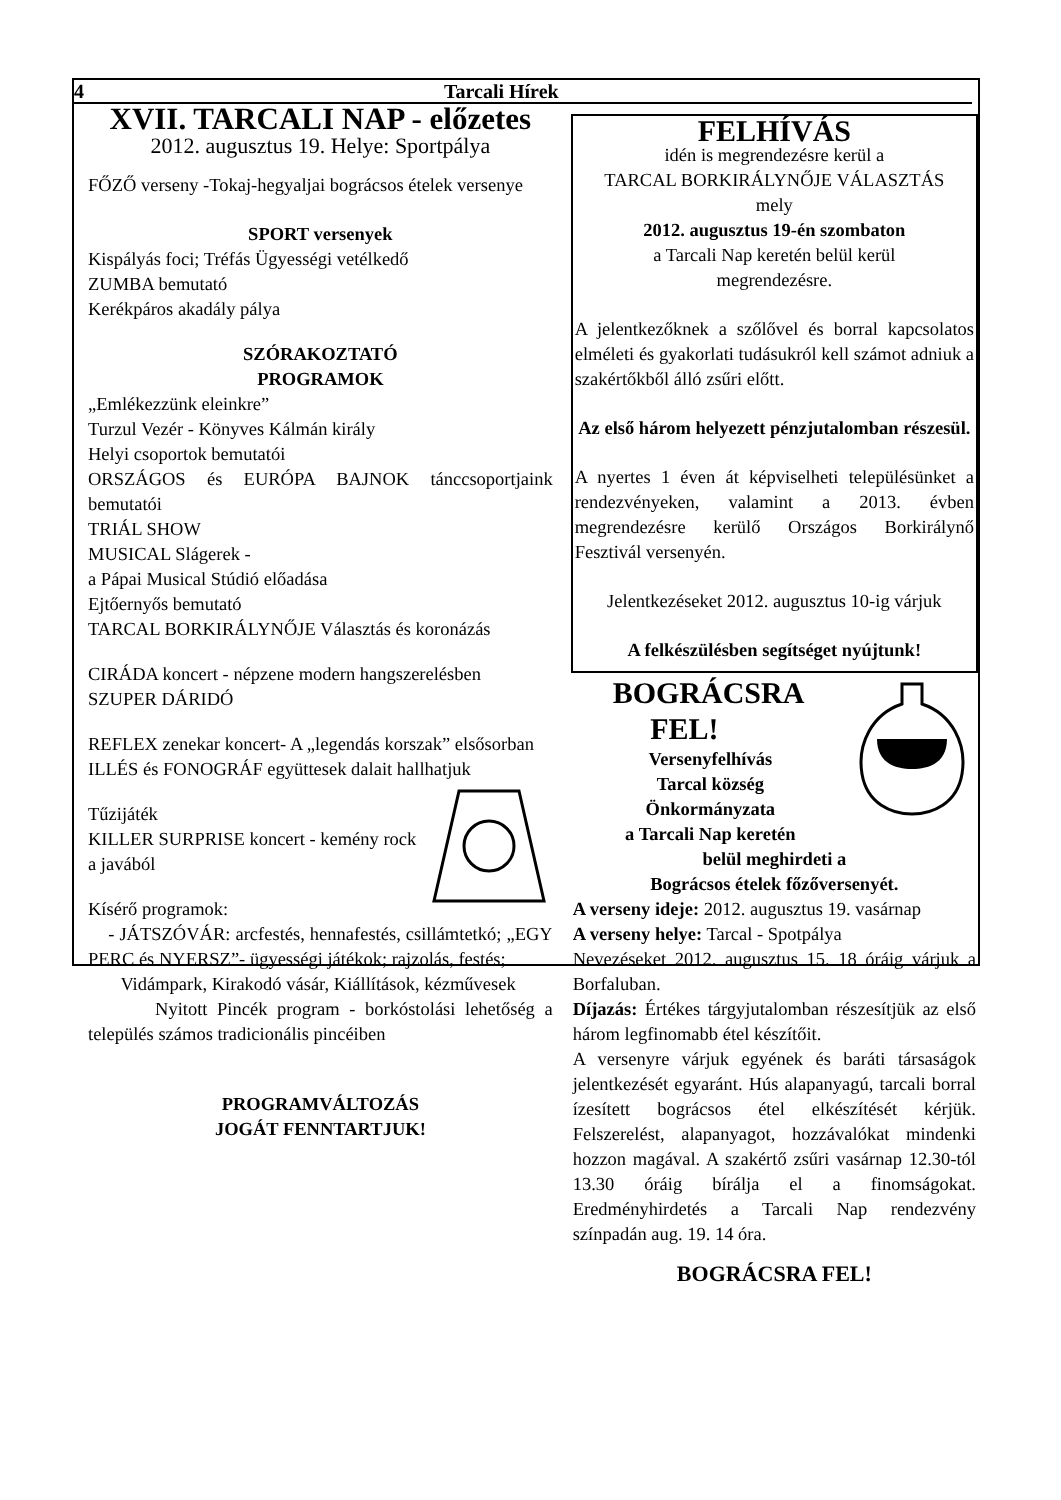4 Tarcali Hírek
XVII. TARCALI NAP - előzetes
2012. augusztus 19. Helye: Sportpálya
FŐZŐ verseny -Tokaj-hegyaljai bográcsos ételek versenye
SPORT versenyek
Kispályás foci; Tréfás Ügyességi vetélkedő
ZUMBA bemutató
Kerékpáros akadály pálya
SZÓRAKOZTATÓ
PROGRAMOK
„Emlékezzünk eleinkre”
Turzul Vezér - Könyves Kálmán király
Helyi csoportok bemutatói
ORSZÁGOS és EURÓPA BAJNOK tánccsoportjaink bemutatói
TRIÁL SHOW
MUSICAL Slágerek -
a Pápai Musical Stúdió előadása
Ejtőernyős bemutató
TARCAL BORKIRÁLYNŐJE Választás és koronázás
CIRÁDA koncert - népzene modern hangszerelésben
SZUPER DÁRIDÓ
REFLEX zenekar koncert- A „legendás korszak” elsősorban ILLÉS és FONOGRÁF együttesek dalait hallhatjuk
Tűzijáték
KILLER SURPRISE koncert - kemény rock a javából
Kísérő programok:
- JÁTSZÓVÁR: arcfestés, hennafestés, csillámtetkó; „EGY PERC és NYERSZ”- ügyességi játékok; rajzolás, festés;
Vidámpark, Kirakodó vásár, Kiállítások, kézművesek
Nyitott Pincék program - borkóstolási lehetőség a település számos tradicionális pincéiben
PROGRAMVÁLTOZÁS
JOGÁT FENNTARTJUK!
FELHÍVÁS
idén is megrendezésre kerül a
TARCAL BORKIRÁLYNŐJE VÁLASZTÁS
mely
2012. augusztus 19-én szombaton
a Tarcali Nap keretén belül kerül
megrendezésre.
A jelentkezőknek a szőlővel és borral kapcsolatos elméleti és gyakorlati tudásukról kell számot adniuk a szakértőkből álló zsűri előtt.
Az első három helyezett pénzjutalomban részesül.
A nyertes 1 éven át képviselheti településünket a rendezvényeken, valamint a 2013. évben megrendezésre kerülő Országos Borkirálynő Fesztivál versenyén.
Jelentkezéseket 2012. augusztus 10-ig várjuk
A felkészülésben segítséget nyújtunk!
BOGRÁCSRA
FEL!
Versenyfelhívás
Tarcal község
Önkormányzata
a Tarcali Nap keretén
belül meghirdeti a
Bográcsos ételek főzőversenyét.
A verseny ideje: 2012. augusztus 19. vasárnap
A verseny helye: Tarcal - Spotpálya
Nevezéseket 2012. augusztus 15. 18 óráig várjuk a Borfaluban.
Díjazás: Értékes tárgyjutalomban részesítjük az első három legfinomabb étel készítőit.
A versenyre várjuk egyének és baráti társaságok jelentkezését egyaránt. Hús alapanyagú, tarcali borral ízesített bográcsos étel elkészítését kérjük. Felszerelést, alapanyagot, hozzávalókat mindenki hozzon magával. A szakértő zsűri vasárnap 12.30-tól 13.30 óráig bírálja el a finomságokat. Eredményhirdetés a Tarcali Nap rendezvény színpadán aug. 19. 14 óra.
BOGRÁCSRA FEL!